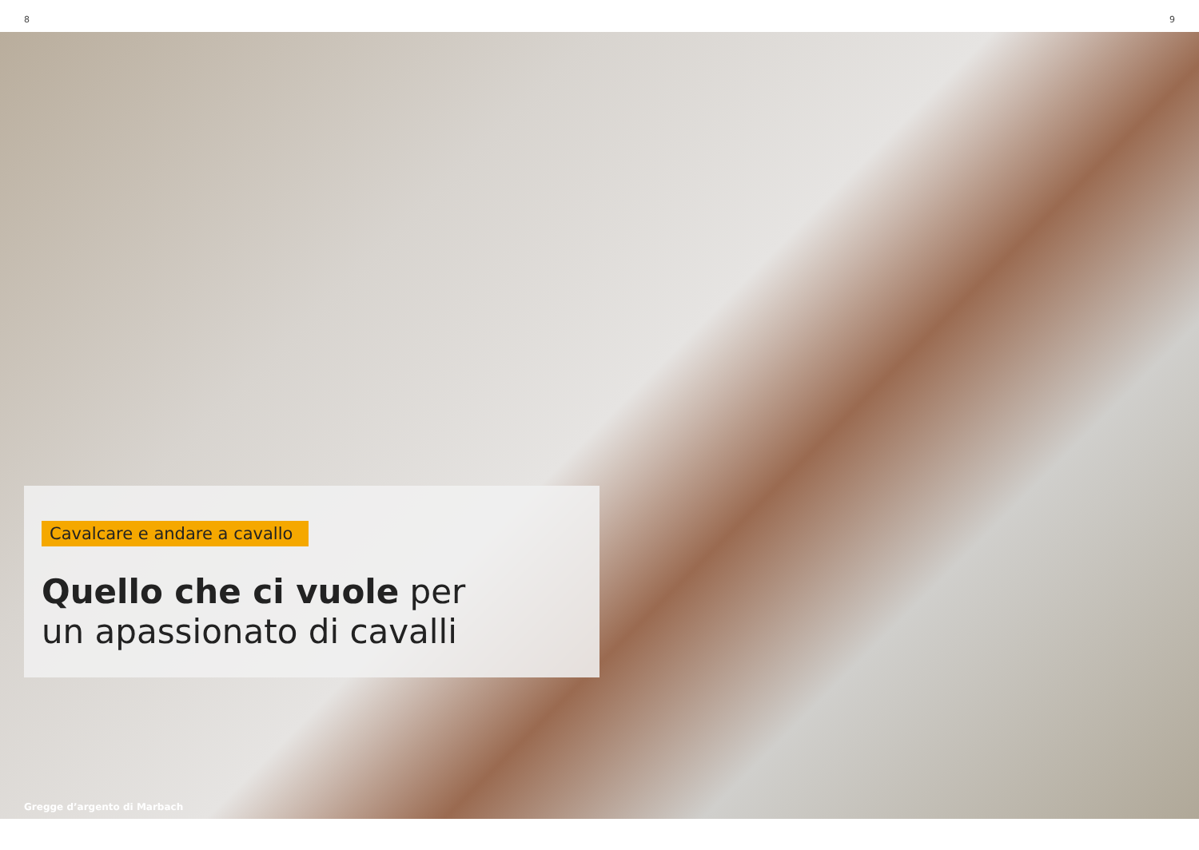8 9
Cavalcare e andare a cavallo
Quello che ci vuole per
un apassionato di cavalli
Gregge d’argento di Marbach